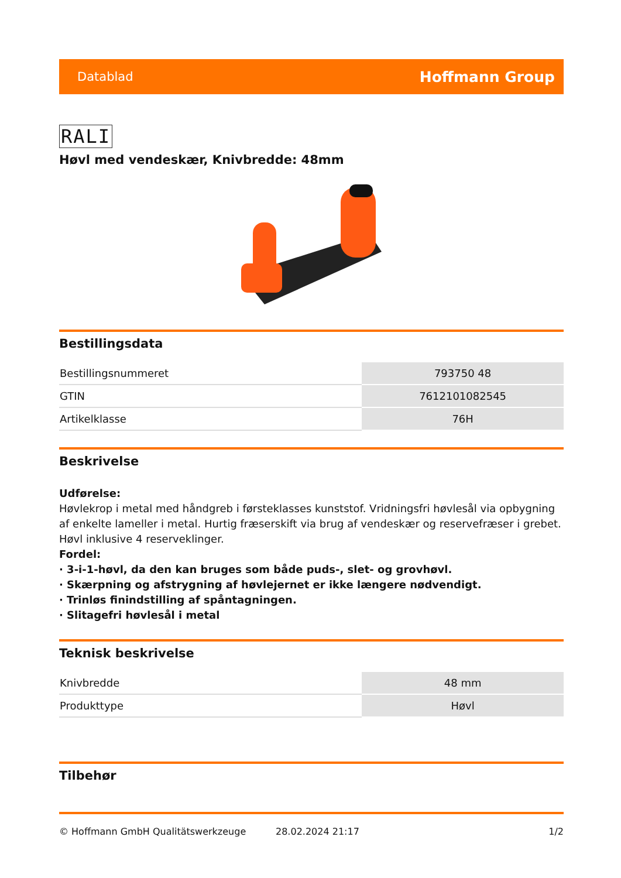Datablad Hoffmann Group
RALI
Høvl med vendeskær, Knivbredde: 48mm
Bestillingsdata
| Bestillingsnummeret | 793750 48 |
| GTIN | 7612101082545 |
| Artikelklasse | 76H |
Beskrivelse
Udførelse:
Høvlekrop i metal med håndgreb i førsteklasses kunststof. Vridningsfri høvlesål via opbygning af enkelte lameller i metal. Hurtig fræserskift via brug af vendeskær og reservefræser i grebet.
Høvl inklusive 4 reserveklinger.
Fordel:
· 3-i-1-høvl, da den kan bruges som både puds-, slet- og grovhøvl.
· Skærpning og afstrygning af høvlejernet er ikke længere nødvendigt.
· Trinløs finindstilling af spåntagningen.
· Slitagefri høvlesål i metal
Teknisk beskrivelse
| Knivbredde | 48 mm |
| Produkttype | Høvl |
Tilbehør
© Hoffmann GmbH Qualitätswerkzeuge 28.02.2024 21:17 1/2